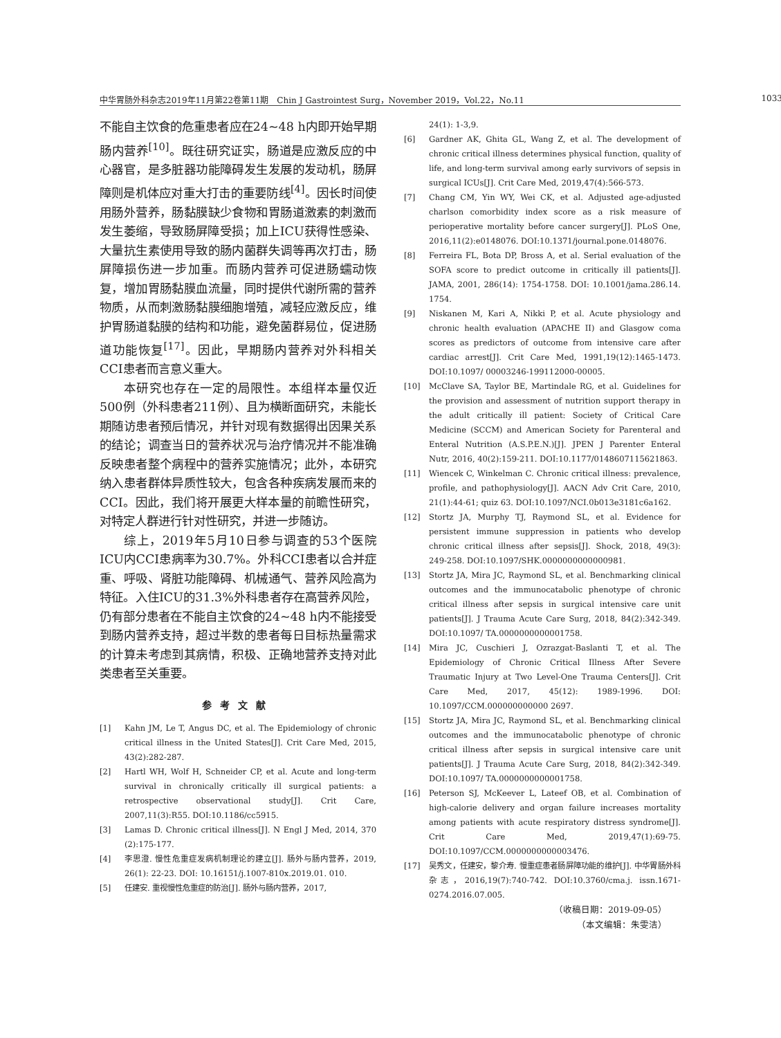中华胃肠外科杂志2019年11月第22卷第11期　Chin J Gastrointest Surg，November 2019，Vol.22，No.11 1033
不能自主饮食的危重患者应在24~48 h内即开始早期肠内营养<sup>[10]</sup>。既往研究证实，肠道是应激反应的中心器官，是多脏器功能障碍发生发展的发动机，肠屏障则是机体应对重大打击的重要防线<sup>[4]</sup>。因长时间使用肠外营养，肠黏膜缺少食物和胃肠道激素的刺激而发生萎缩，导致肠屏障受损；加上ICU获得性感染、大量抗生素使用导致的肠内菌群失调等再次打击，肠屏障损伤进一步加重。而肠内营养可促进肠蠕动恢复，增加胃肠黏膜血流量，同时提供代谢所需的营养物质，从而刺激肠黏膜细胞增殖，减轻应激反应，维护胃肠道黏膜的结构和功能，避免菌群易位，促进肠道功能恢复<sup>[17]</sup>。因此，早期肠内营养对外科相关CCI患者而言意义重大。
本研究也存在一定的局限性。本组样本量仅近500例（外科患者211例）、且为横断面研究，未能长期随访患者预后情况，并针对现有数据得出因果关系的结论；调查当日的营养状况与治疗情况并不能准确反映患者整个病程中的营养实施情况；此外，本研究纳入患者群体异质性较大，包含各种疾病发展而来的CCI。因此，我们将开展更大样本量的前瞻性研究，对特定人群进行针对性研究，并进一步随访。
综上，2019年5月10日参与调查的53个医院ICU内CCI患病率为30.7%。外科CCI患者以合并症重、呼吸、肾脏功能障碍、机械通气、营养风险高为特征。入住ICU的31.3%外科患者存在高营养风险，仍有部分患者在不能自主饮食的24~48 h内不能接受到肠内营养支持，超过半数的患者每日目标热量需求的计算未考虑到其病情，积极、正确地营养支持对此类患者至关重要。
参考文献
[1] Kahn JM, Le T, Angus DC, et al. The Epidemiology of chronic critical illness in the United States[J]. Crit Care Med, 2015, 43(2):282-287.
[2] Hartl WH, Wolf H, Schneider CP, et al. Acute and long-term survival in chronically critically ill surgical patients: a retrospective observational study[J]. Crit Care, 2007,11(3):R55. DOI:10.1186/cc5915.
[3] Lamas D. Chronic critical illness[J]. N Engl J Med, 2014, 370 (2):175-177.
[4] 李思澄. 慢性危重症发病机制理论的建立[J]. 肠外与肠内营养，2019, 26(1): 22-23. DOI: 10.16151/j.1007-810x.2019.01. 010.
[5] 任建安. 重视慢性危重症的防治[J]. 肠外与肠内营养，2017,
24(1): 1-3,9.
[6] Gardner AK, Ghita GL, Wang Z, et al. The development of chronic critical illness determines physical function, quality of life, and long-term survival among early survivors of sepsis in surgical ICUs[J]. Crit Care Med, 2019,47(4):566-573.
[7] Chang CM, Yin WY, Wei CK, et al. Adjusted age-adjusted charlson comorbidity index score as a risk measure of perioperative mortality before cancer surgery[J]. PLoS One, 2016,11(2):e0148076. DOI:10.1371/journal.pone.0148076.
[8] Ferreira FL, Bota DP, Bross A, et al. Serial evaluation of the SOFA score to predict outcome in critically ill patients[J]. JAMA, 2001, 286(14): 1754-1758. DOI: 10.1001/jama.286.14. 1754.
[9] Niskanen M, Kari A, Nikki P, et al. Acute physiology and chronic health evaluation (APACHE II) and Glasgow coma scores as predictors of outcome from intensive care after cardiac arrest[J]. Crit Care Med, 1991,19(12):1465-1473. DOI:10.1097/ 00003246-199112000-00005.
[10] McClave SA, Taylor BE, Martindale RG, et al. Guidelines for the provision and assessment of nutrition support therapy in the adult critically ill patient: Society of Critical Care Medicine (SCCM) and American Society for Parenteral and Enteral Nutrition (A.S.P.E.N.)[J]. JPEN J Parenter Enteral Nutr, 2016, 40(2):159-211. DOI:10.1177/0148607115621863.
[11] Wiencek C, Winkelman C. Chronic critical illness: prevalence, profile, and pathophysiology[J]. AACN Adv Crit Care, 2010, 21(1):44-61; quiz 63. DOI:10.1097/NCI.0b013e3181c6a162.
[12] Stortz JA, Murphy TJ, Raymond SL, et al. Evidence for persistent immune suppression in patients who develop chronic critical illness after sepsis[J]. Shock, 2018, 49(3): 249-258. DOI:10.1097/SHK.0000000000000981.
[13] Stortz JA, Mira JC, Raymond SL, et al. Benchmarking clinical outcomes and the immunocatabolic phenotype of chronic critical illness after sepsis in surgical intensive care unit patients[J]. J Trauma Acute Care Surg, 2018, 84(2):342-349. DOI:10.1097/ TA.0000000000001758.
[14] Mira JC, Cuschieri J, Ozrazgat-Baslanti T, et al. The Epidemiology of Chronic Critical Illness After Severe Traumatic Injury at Two Level-One Trauma Centers[J]. Crit Care Med, 2017, 45(12): 1989-1996. DOI: 10.1097/CCM.000000000000 2697.
[15] Stortz JA, Mira JC, Raymond SL, et al. Benchmarking clinical outcomes and the immunocatabolic phenotype of chronic critical illness after sepsis in surgical intensive care unit patients[J]. J Trauma Acute Care Surg, 2018, 84(2):342-349. DOI:10.1097/ TA.0000000000001758.
[16] Peterson SJ, McKeever L, Lateef OB, et al. Combination of high-calorie delivery and organ failure increases mortality among patients with acute respiratory distress syndrome[J]. Crit Care Med, 2019,47(1):69-75. DOI:10.1097/CCM.0000000000003476.
[17] 吴秀文，任建安，黎介寿. 慢重症患者肠屏障功能的维护[J]. 中华胃肠外科杂志，2016,19(7):740-742. DOI:10.3760/cma.j. issn.1671-0274.2016.07.005.
（收稿日期：2019-09-05）
（本文编辑：朱雯洁）